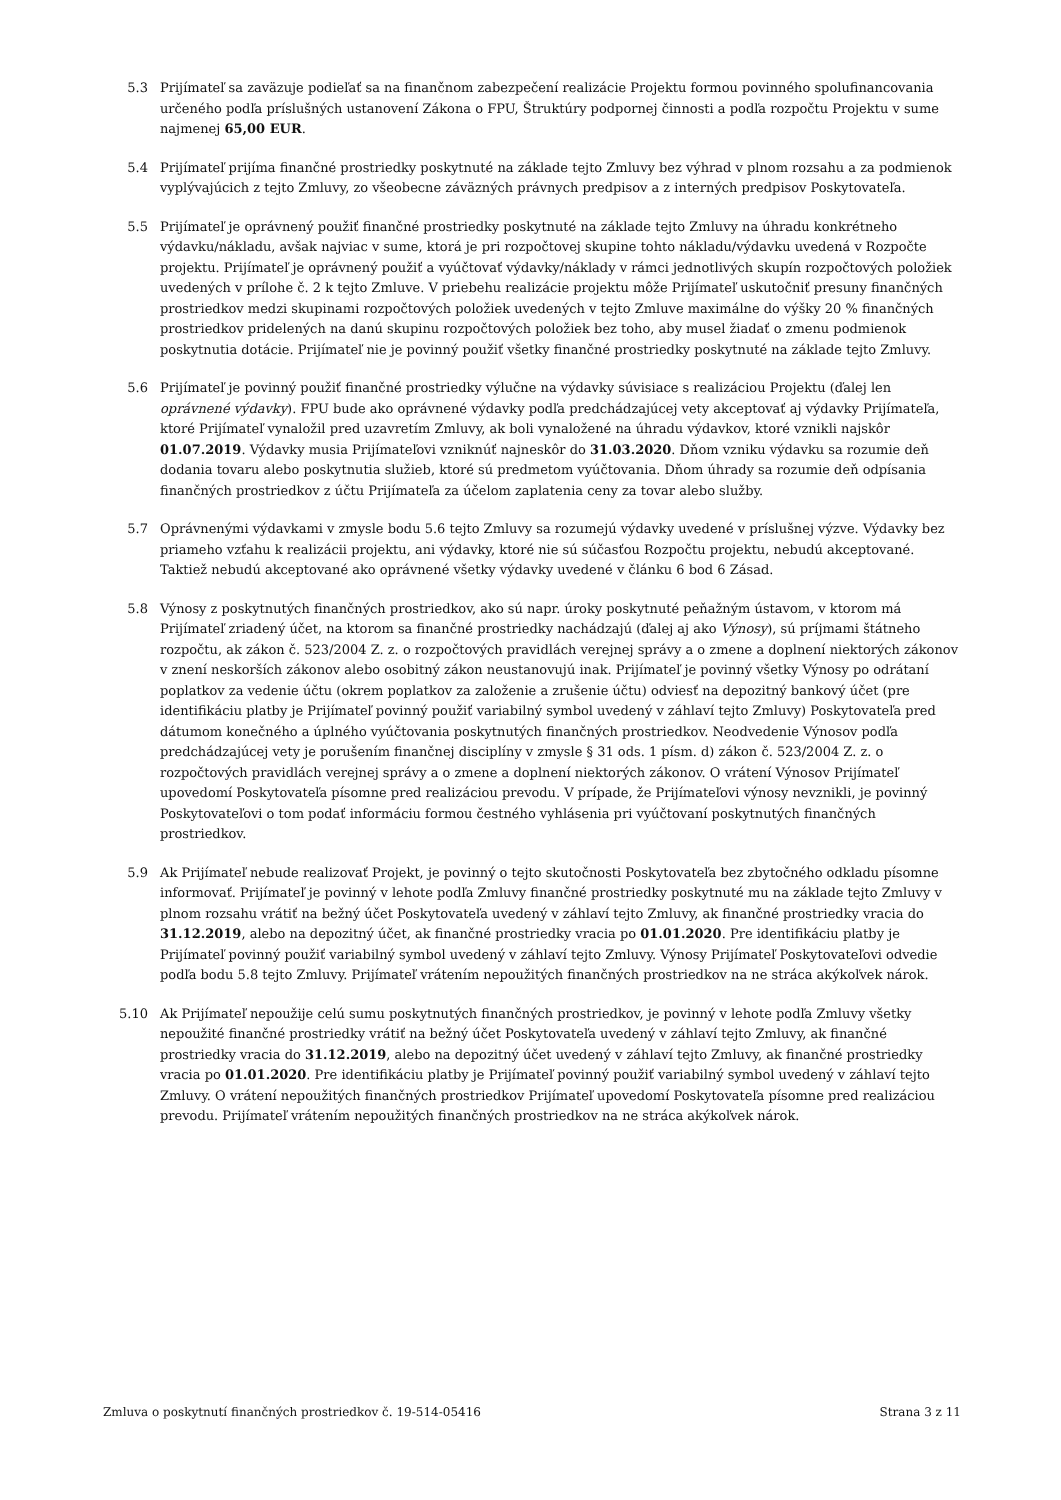5.3 Prijímateľ sa zaväzuje podieľať sa na finančnom zabezpečení realizácie Projektu formou povinného spolufinancovania určeného podľa príslušných ustanovení Zákona o FPU, Štruktúry podpornej činnosti a podľa rozpočtu Projektu v sume najmenej 65,00 EUR.
5.4 Prijímateľ prijíma finančné prostriedky poskytnuté na základe tejto Zmluvy bez výhrad v plnom rozsahu a za podmienok vyplývajúcich z tejto Zmluvy, zo všeobecne záväzných právnych predpisov a z interných predpisov Poskytovateľa.
5.5 Prijímateľ je oprávnený použiť finančné prostriedky poskytnuté na základe tejto Zmluvy na úhradu konkrétneho výdavku/nákladu, avšak najviac v sume, ktorá je pri rozpočtovej skupine tohto nákladu/výdavku uvedená v Rozpočte projektu. Prijímateľ je oprávnený použiť a vyúčtovať výdavky/náklady v rámci jednotlivých skupín rozpočtových položiek uvedených v prílohe č. 2 k tejto Zmluve. V priebehu realizácie projektu môže Prijímateľ uskutočniť presuny finančných prostriedkov medzi skupinami rozpočtových položiek uvedených v tejto Zmluve maximálne do výšky 20 % finančných prostriedkov pridelených na danú skupinu rozpočtových položiek bez toho, aby musel žiadať o zmenu podmienok poskytnutia dotácie. Prijímateľ nie je povinný použiť všetky finančné prostriedky poskytnuté na základe tejto Zmluvy.
5.6 Prijímateľ je povinný použiť finančné prostriedky výlučne na výdavky súvisiace s realizáciou Projektu (ďalej len oprávnené výdavky). FPU bude ako oprávnené výdavky podľa predchádzajúcej vety akceptovať aj výdavky Prijímateľa, ktoré Prijímateľ vynaložil pred uzavretím Zmluvy, ak boli vynaložené na úhradu výdavkov, ktoré vznikli najskôr 01.07.2019. Výdavky musia Prijímateľovi vzniknúť najneskôr do 31.03.2020. Dňom vzniku výdavku sa rozumie deň dodania tovaru alebo poskytnutia služieb, ktoré sú predmetom vyúčtovania. Dňom úhrady sa rozumie deň odpísania finančných prostriedkov z účtu Prijímateľa za účelom zaplatenia ceny za tovar alebo služby.
5.7 Oprávnenými výdavkami v zmysle bodu 5.6 tejto Zmluvy sa rozumejú výdavky uvedené v príslušnej výzve. Výdavky bez priameho vzťahu k realizácii projektu, ani výdavky, ktoré nie sú súčasťou Rozpočtu projektu, nebudú akceptované. Taktiež nebudú akceptované ako oprávnené všetky výdavky uvedené v článku 6 bod 6 Zásad.
5.8 Výnosy z poskytnutých finančných prostriedkov, ako sú napr. úroky poskytnuté peňažným ústavom, v ktorom má Prijímateľ zriadený účet, na ktorom sa finančné prostriedky nachádzajú (ďalej aj ako Výnosy), sú príjmami štátneho rozpočtu, ak zákon č. 523/2004 Z. z. o rozpočtových pravidlách verejnej správy a o zmene a doplnení niektorých zákonov v znení neskorších zákonov alebo osobitný zákon neustanovujú inak. Prijímateľ je povinný všetky Výnosy po odrátaní poplatkov za vedenie účtu (okrem poplatkov za založenie a zrušenie účtu) odviesť na depozitný bankový účet (pre identifikáciu platby je Prijímateľ povinný použiť variabilný symbol uvedený v záhlaví tejto Zmluvy) Poskytovateľa pred dátumom konečného a úplného vyúčtovania poskytnutých finančných prostriedkov. Neodvedenie Výnosov podľa predchádzajúcej vety je porušením finančnej disciplíny v zmysle § 31 ods. 1 písm. d) zákon č. 523/2004 Z. z. o rozpočtových pravidlách verejnej správy a o zmene a doplnení niektorých zákonov. O vrátení Výnosov Prijímateľ upovedomí Poskytovateľa písomne pred realizáciou prevodu. V prípade, že Prijímateľovi výnosy nevznikli, je povinný Poskytovateľovi o tom podať informáciu formou čestného vyhlásenia pri vyúčtovaní poskytnutých finančných prostriedkov.
5.9 Ak Prijímateľ nebude realizovať Projekt, je povinný o tejto skutočnosti Poskytovateľa bez zbytočného odkladu písomne informovať. Prijímateľ je povinný v lehote podľa Zmluvy finančné prostriedky poskytnuté mu na základe tejto Zmluvy v plnom rozsahu vrátiť na bežný účet Poskytovateľa uvedený v záhlaví tejto Zmluvy, ak finančné prostriedky vracia do 31.12.2019, alebo na depozitný účet, ak finančné prostriedky vracia po 01.01.2020. Pre identifikáciu platby je Prijímateľ povinný použiť variabilný symbol uvedený v záhlaví tejto Zmluvy. Výnosy Prijímateľ Poskytovateľovi odvedie podľa bodu 5.8 tejto Zmluvy. Prijímateľ vrátením nepoužitých finančných prostriedkov na ne stráca akýkoľvek nárok.
5.10 Ak Prijímateľ nepoužije celú sumu poskytnutých finančných prostriedkov, je povinný v lehote podľa Zmluvy všetky nepoužité finančné prostriedky vrátiť na bežný účet Poskytovateľa uvedený v záhlaví tejto Zmluvy, ak finančné prostriedky vracia do 31.12.2019, alebo na depozitný účet uvedený v záhlaví tejto Zmluvy, ak finančné prostriedky vracia po 01.01.2020. Pre identifikáciu platby je Prijímateľ povinný použiť variabilný symbol uvedený v záhlaví tejto Zmluvy. O vrátení nepoužitých finančných prostriedkov Prijímateľ upovedomí Poskytovateľa písomne pred realizáciou prevodu. Prijímateľ vrátením nepoužitých finančných prostriedkov na ne stráca akýkoľvek nárok.
Zmluva o poskytnutí finančných prostriedkov č. 19-514-05416 Strana 3 z 11